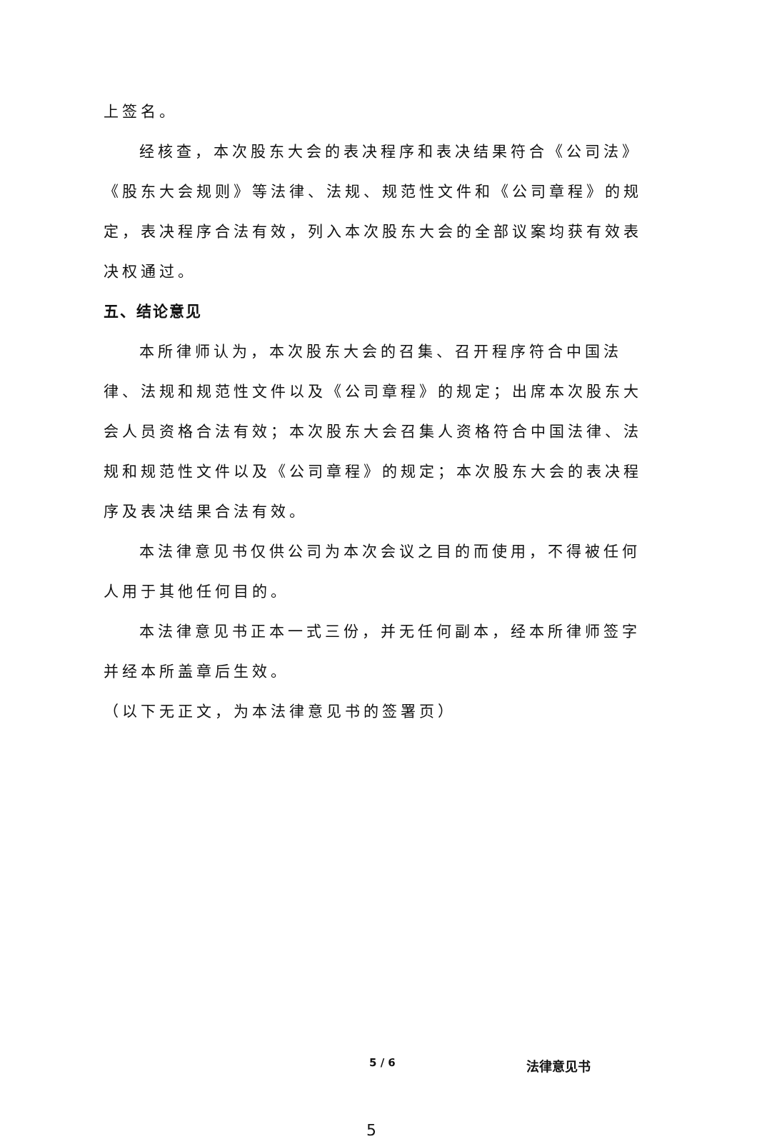上签名。
经核查，本次股东大会的表决程序和表决结果符合《公司法》《股东大会规则》等法律、法规、规范性文件和《公司章程》的规定，表决程序合法有效，列入本次股东大会的全部议案均获有效表决权通过。
五、结论意见
本所律师认为，本次股东大会的召集、召开程序符合中国法律、法规和规范性文件以及《公司章程》的规定；出席本次股东大会人员资格合法有效；本次股东大会召集人资格符合中国法律、法规和规范性文件以及《公司章程》的规定；本次股东大会的表决程序及表决结果合法有效。
本法律意见书仅供公司为本次会议之目的而使用，不得被任何人用于其他任何目的。
本法律意见书正本一式三份，并无任何副本，经本所律师签字并经本所盖章后生效。
（以下无正文，为本法律意见书的签署页）
5 / 6 法律意见书
5